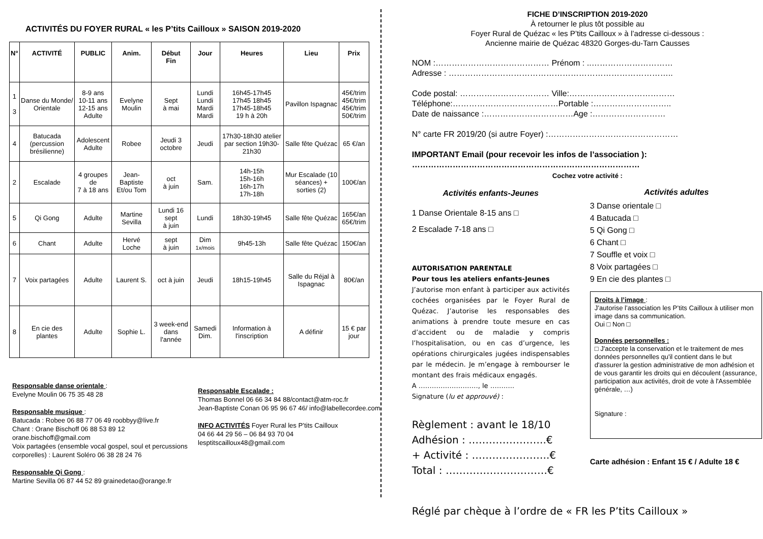ACTIVITÉS DU FOYER RURAL « les P’tits Cailloux » SAISON 2019-2020
| N° | ACTIVITÉ | PUBLIC | Anim. | Début Fin | Jour | Heures | Lieu | Prix |
| --- | --- | --- | --- | --- | --- | --- | --- | --- |
| 1 3 | Danse du Monde/ Orientale | 8-9 ans 10-11 ans 12-15 ans Adulte | Evelyne Moulin | Sept à mai | Lundi Lundi Mardi Mardi | 16h45-17h45 17h45 18h45 17h45-18h45 19 h à 20h | Pavillon Ispagnac | 45€/trim 45€/trim 45€/trim 50€/trim |
| 4 | Batucada (percussion brésilienne) | Adolescent Adulte | Robee | Jeudi 3 octobre | Jeudi | 17h30-18h30 atelier par section 19h30-21h30 | Salle fête Quézac | 65 €/an |
| 2 | Escalade | 4 groupes de 7 à 18 ans | Jean-Baptiste Et/ou Tom | oct à juin | Sam. | 14h-15h 15h-16h 16h-17h 17h-18h | Mur Escalade (10 séances) + sorties (2) | 100€/an |
| 5 | Qi Gong | Adulte | Martine Sevilla | Lundi 16 sept à juin | Lundi | 18h30-19h45 | Salle fête Quézac | 165€/an 65€/trim |
| 6 | Chant | Adulte | Hervé Loche | sept à juin | Dim 1x/mois | 9h45-13h | Salle fête Quézac | 150€/an |
| 7 | Voix partagées | Adulte | Laurent S. | oct à juin | Jeudi | 18h15-19h45 | Salle du Réjal à Ispagnac | 80€/an |
| 8 | En cie des plantes | Adulte | Sophie L. | 3 week-end dans l'année | Samedi Dim. | Information à l'inscription | A définir | 15 € par jour |
Responsable danse orientale :
Evelyne Moulin 06 75 35 48 28
Responsable musique :
Batucada : Robee 06 88 77 06 49 roobbyy@live.fr
Chant : Orane Bischoff 06 88 53 89 12
orane.bischoff@gmail.com
Voix partagées (ensemble vocal gospel, soul et percussions corporelles) : Laurent Soléro 06 38 28 24 76
Responsable Qi Gong :
Martine Sevilla 06 87 44 52 89 grainedetao@orange.fr
Responsable Escalade :
Thomas Bonnel 06 66 34 84 88/contact@atm-roc.fr
Jean-Baptiste Conan 06 95 96 67 46/ info@labellecordee.com
INFO ACTIVITÉS Foyer Rural les P’tits Cailloux
04 66 44 29 56 – 06 84 93 70 04
lesptitscailloux48@gmail.com
FICHE D’INSCRIPTION 2019-2020
À retourner le plus tôt possible au
Foyer Rural de Quézac « les P’tits Cailloux » à l’adresse ci-dessous :
Ancienne mairie de Quézac 48320 Gorges-du-Tarn Causses
NOM :…………………………………… Prénom : ..…………………………
Adresse : ………………………………………………………………………..
Code postal: …………………………… Ville:…………………………………
Téléphone:…………………………………Portable :………………………..
Date de naissance :……………………………Age :………………………
N° carte FR 2019/20 (si autre Foyer) :…………………………………………
IMPORTANT Email (pour recevoir les infos de l’association ):
…………………………………………………………………………
Cochez votre activité :
Activités enfants-Jeunes
1 Danse Orientale 8-15 ans □
2 Escalade 7-18 ans □
AUTORISATION PARENTALE
Pour tous les ateliers enfants-Jeunes
J’autorise mon enfant à participer aux activités cochées organisées par le Foyer Rural de Quézac. J’autorise les responsables des animations à prendre toute mesure en cas d’accident ou de maladie y compris l’hospitalisation, ou en cas d’urgence, les opérations chirurgicales jugées indispensables par le médecin. Je m’engage à rembourser le montant des frais médicaux engagés.
A ………………………, le ………..
Signature (lu et approuvé) :
Règlement : avant le 18/10
Adhésion : …………………..€
+ Activité : …………………..€
Total : …………………………€
Activités adultes
3 Danse orientale □
4 Batucada □
5 Qi Gong □
6 Chant □
7 Souffle et voix □
8 Voix partagées □
9 En cie des plantes □
Droits à l’image :
J’autorise l’association les P’tits Cailloux à utiliser mon image dans sa communication.
Oui □ Non □
Données personnelles :
□ J'accepte la conservation et le traitement de mes données personnelles qu'il contient dans le but d'assurer la gestion administrative de mon adhésion et de vous garantir les droits qui en découlent (assurance, participation aux activités, droit de vote à l'Assemblée générale, …)
Signature :
Carte adhésion : Enfant 15 € / Adulte 18 €
Réglé par chèque à l’ordre de « FR les P’tits Cailloux »